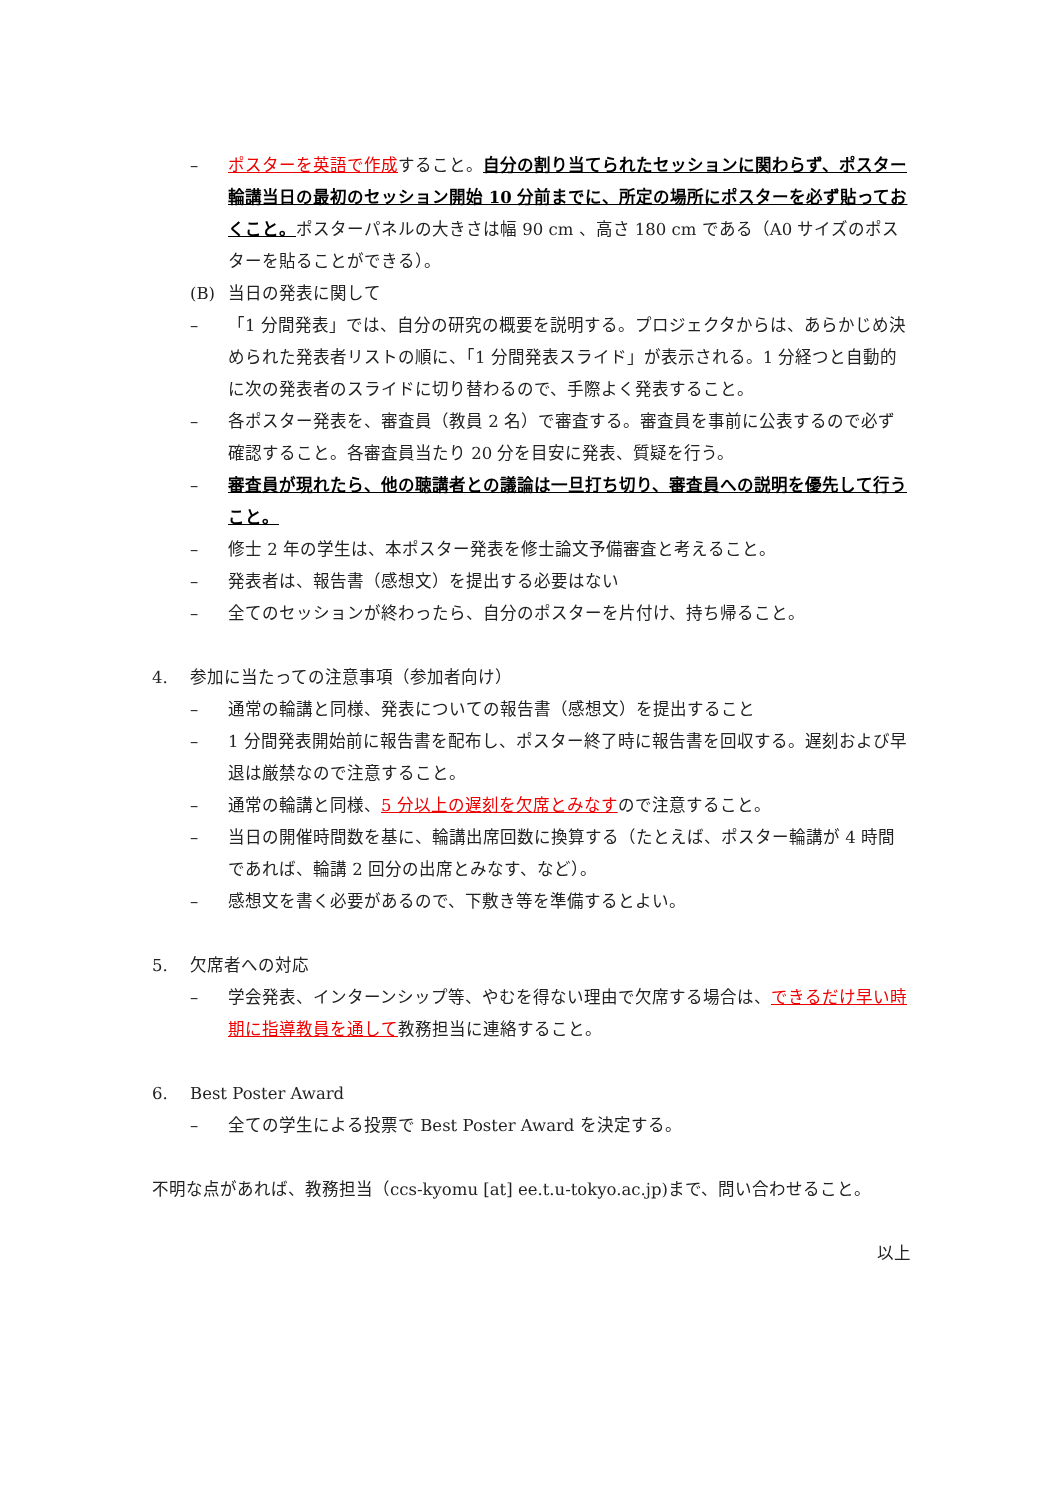– ポスターを英語で作成すること。自分の割り当てられたセッションに関わらず、ポスター輪講当日の最初のセッション開始 10 分前までに、所定の場所にポスターを必ず貼っておくこと。ポスターパネルの大きさは幅 90 cm 、高さ 180 cm である（A0 サイズのポスターを貼ることができる）。
(B) 当日の発表に関して
– 「1 分間発表」では、自分の研究の概要を説明する。プロジェクタからは、あらかじめ決められた発表者リストの順に、「1 分間発表スライド」が表示される。1 分経つと自動的に次の発表者のスライドに切り替わるので、手際よく発表すること。
– 各ポスター発表を、審査員（教員 2 名）で審査する。審査員を事前に公表するので必ず確認すること。各審査員当たり 20 分を目安に発表、質疑を行う。
– 審査員が現れたら、他の聴講者との議論は一旦打ち切り、審査員への説明を優先して行うこと。
– 修士 2 年の学生は、本ポスター発表を修士論文予備審査と考えること。
– 発表者は、報告書（感想文）を提出する必要はない
– 全てのセッションが終わったら、自分のポスターを片付け、持ち帰ること。
4. 参加に当たっての注意事項（参加者向け）
– 通常の輪講と同様、発表についての報告書（感想文）を提出すること
– 1 分間発表開始前に報告書を配布し、ポスター終了時に報告書を回収する。遅刻および早退は厳禁なので注意すること。
– 通常の輪講と同様、5 分以上の遅刻を欠席とみなすので注意すること。
– 当日の開催時間数を基に、輪講出席回数に換算する（たとえば、ポスター輪講が 4 時間であれば、輪講 2 回分の出席とみなす、など）。
– 感想文を書く必要があるので、下敷き等を準備するとよい。
5. 欠席者への対応
– 学会発表、インターンシップ等、やむを得ない理由で欠席する場合は、できるだけ早い時期に指導教員を通して教務担当に連絡すること。
6. Best Poster Award
– 全ての学生による投票で Best Poster Award を決定する。
不明な点があれば、教務担当（ccs-kyomu [at] ee.t.u-tokyo.ac.jp)まで、問い合わせること。
以上